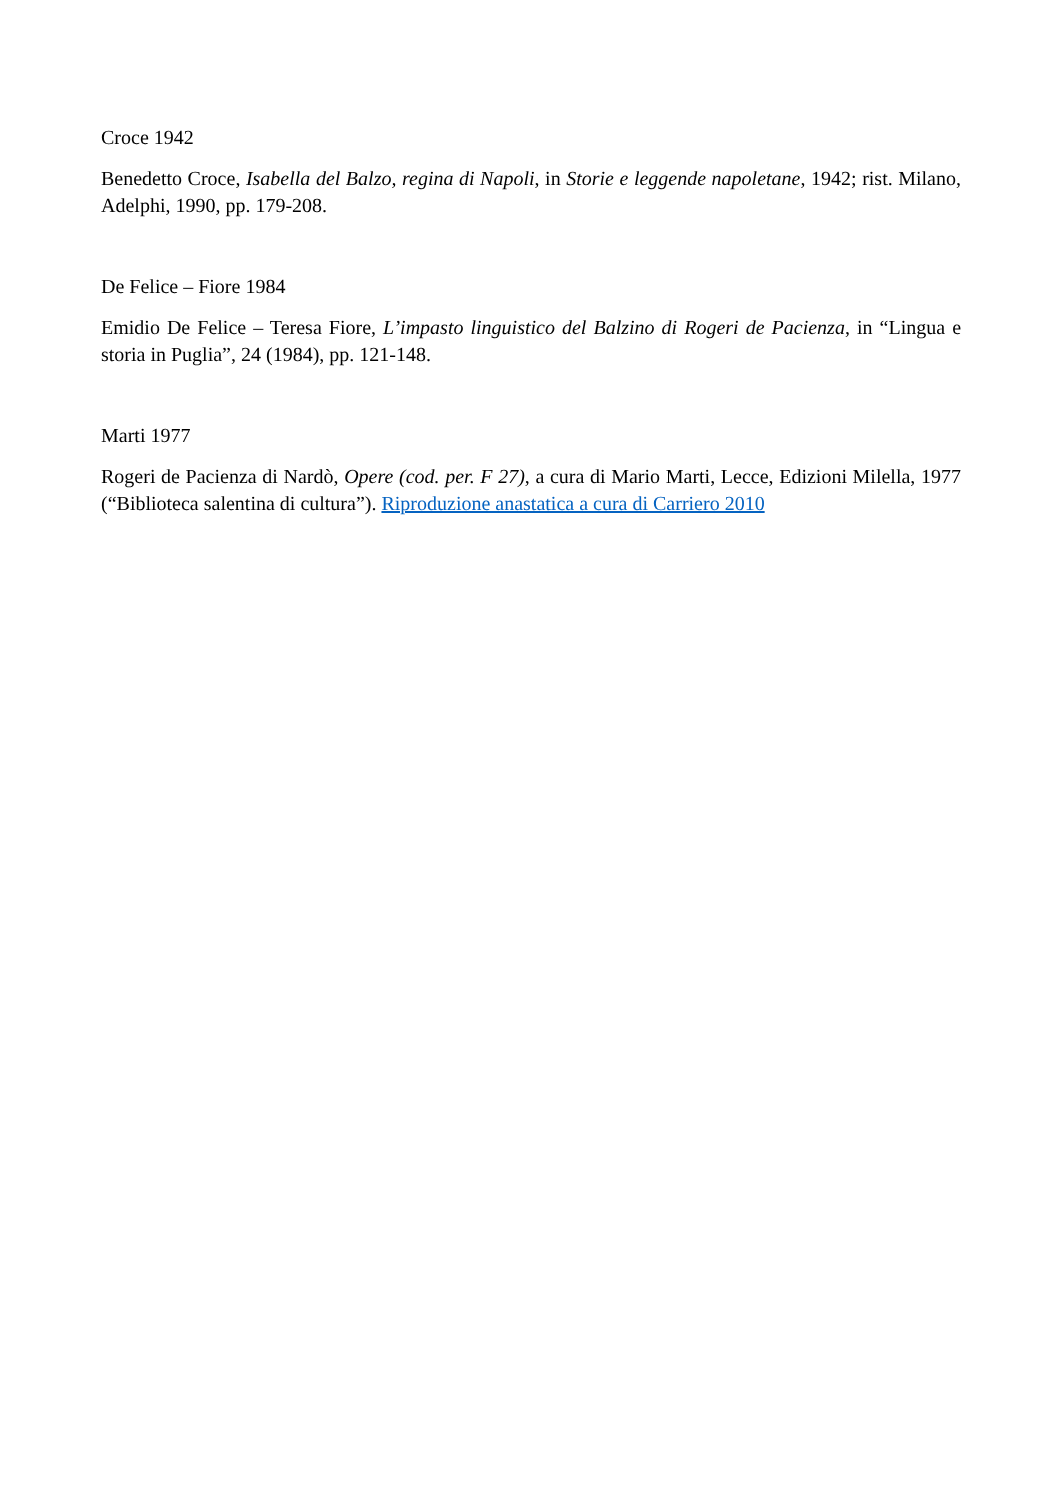Croce 1942
Benedetto Croce, Isabella del Balzo, regina di Napoli, in Storie e leggende napoletane, 1942; rist. Milano, Adelphi, 1990, pp. 179-208.
De Felice – Fiore 1984
Emidio De Felice – Teresa Fiore, L’impasto linguistico del Balzino di Rogeri de Pacienza, in “Lingua e storia in Puglia”, 24 (1984), pp. 121-148.
Marti 1977
Rogeri de Pacienza di Nardò, Opere (cod. per. F 27), a cura di Mario Marti, Lecce, Edizioni Milella, 1977 (“Biblioteca salentina di cultura”). Riproduzione anastatica a cura di Carriero 2010